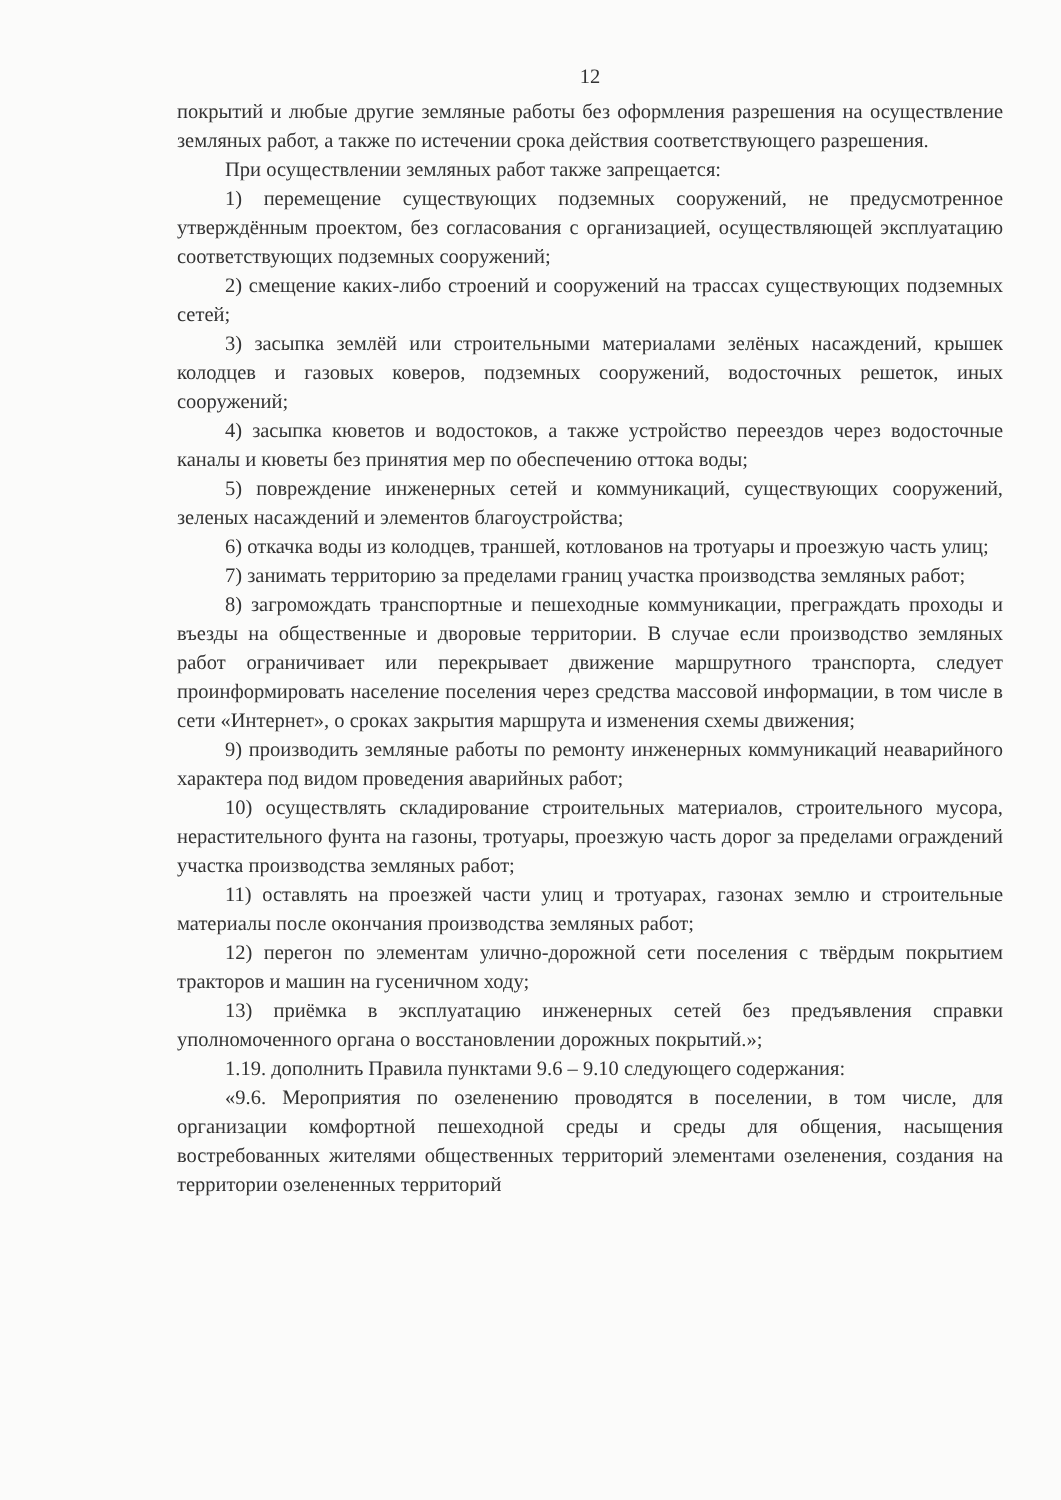12
покрытий и любые другие земляные работы без оформления разрешения на осуществление земляных работ, а также по истечении срока действия соответствующего разрешения.
При осуществлении земляных работ также запрещается:
1) перемещение существующих подземных сооружений, не предусмотренное утверждённым проектом, без согласования с организацией, осуществляющей эксплуатацию соответствующих подземных сооружений;
2) смещение каких-либо строений и сооружений на трассах существующих подземных сетей;
3) засыпка землёй или строительными материалами зелёных насаждений, крышек колодцев и газовых коверов, подземных сооружений, водосточных решеток, иных сооружений;
4) засыпка кюветов и водостоков, а также устройство переездов через водосточные каналы и кюветы без принятия мер по обеспечению оттока воды;
5) повреждение инженерных сетей и коммуникаций, существующих сооружений, зеленых насаждений и элементов благоустройства;
6) откачка воды из колодцев, траншей, котлованов на тротуары и проезжую часть улиц;
7) занимать территорию за пределами границ участка производства земляных работ;
8) загромождать транспортные и пешеходные коммуникации, преграждать проходы и въезды на общественные и дворовые территории. В случае если производство земляных работ ограничивает или перекрывает движение маршрутного транспорта, следует проинформировать население поселения через средства массовой информации, в том числе в сети «Интернет», о сроках закрытия маршрута и изменения схемы движения;
9) производить земляные работы по ремонту инженерных коммуникаций неаварийного характера под видом проведения аварийных работ;
10) осуществлять складирование строительных материалов, строительного мусора, нерастительного фунта на газоны, тротуары, проезжую часть дорог за пределами ограждений участка производства земляных работ;
11) оставлять на проезжей части улиц и тротуарах, газонах землю и строительные материалы после окончания производства земляных работ;
12) перегон по элементам улично-дорожной сети поселения с твёрдым покрытием тракторов и машин на гусеничном ходу;
13) приёмка в эксплуатацию инженерных сетей без предъявления справки уполномоченного органа о восстановлении дорожных покрытий.»;
1.19. дополнить Правила пунктами 9.6 – 9.10 следующего содержания:
«9.6. Мероприятия по озеленению проводятся в поселении, в том числе, для организации комфортной пешеходной среды и среды для общения, насыщения востребованных жителями общественных территорий элементами озеленения, создания на территории озелененных территорий